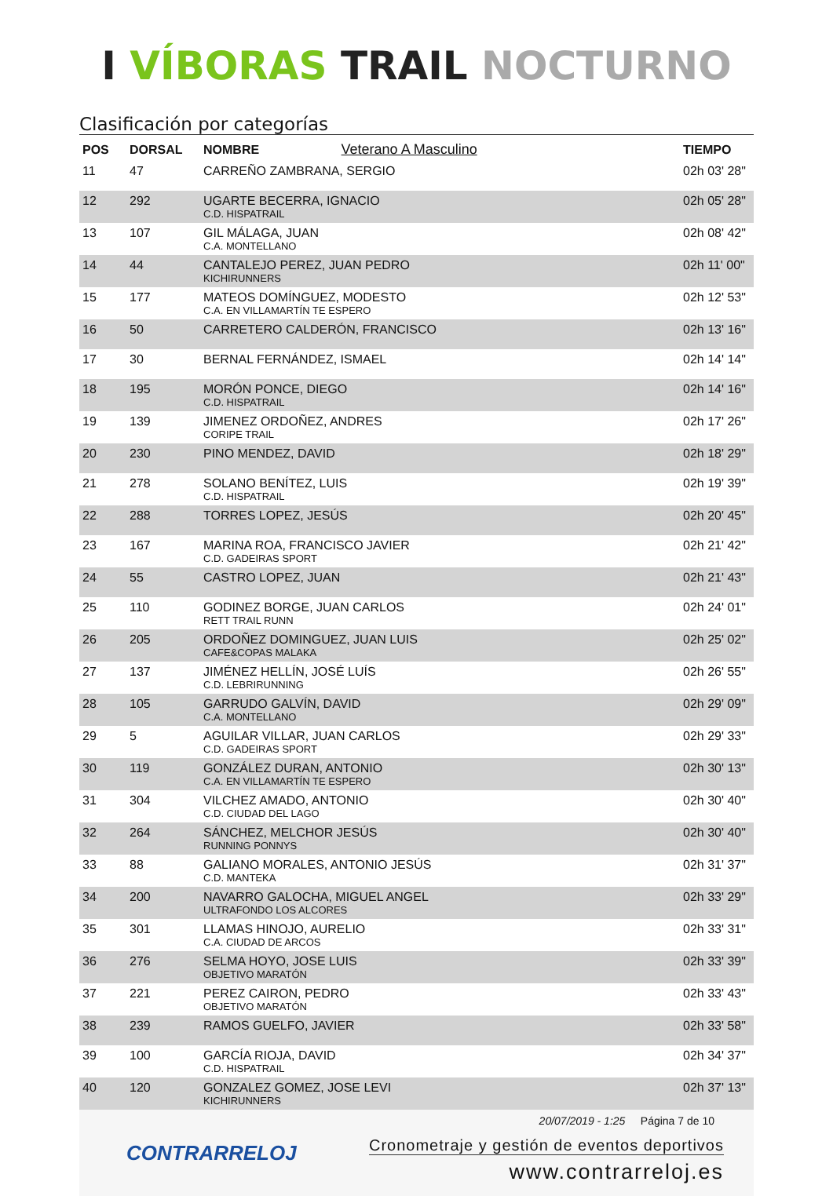I VÍBORAS TRAIL NOCTURNO
Clasificación por categorías
| POS | DORSAL | NOMBRE Veterano A Masculino | TIEMPO |
| --- | --- | --- | --- |
| 11 | 47 | CARREÑO ZAMBRANA, SERGIO | 02h 03' 28" |
| 12 | 292 | UGARTE BECERRA, IGNACIO C.D. HISPATRAIL | 02h 05' 28" |
| 13 | 107 | GIL MÁLAGA, JUAN C.A. MONTELLANO | 02h 08' 42" |
| 14 | 44 | CANTALEJO PEREZ, JUAN PEDRO KICHIRUNNERS | 02h 11' 00" |
| 15 | 177 | MATEOS DOMÍNGUEZ, MODESTO C.A. EN VILLAMARTÍN TE ESPERO | 02h 12' 53" |
| 16 | 50 | CARRETERO CALDERÓN, FRANCISCO | 02h 13' 16" |
| 17 | 30 | BERNAL FERNÁNDEZ, ISMAEL | 02h 14' 14" |
| 18 | 195 | MORÓN PONCE, DIEGO C.D. HISPATRAIL | 02h 14' 16" |
| 19 | 139 | JIMENEZ ORDOÑEZ, ANDRES CORIPE TRAIL | 02h 17' 26" |
| 20 | 230 | PINO MENDEZ, DAVID | 02h 18' 29" |
| 21 | 278 | SOLANO BENÍTEZ, LUIS C.D. HISPATRAIL | 02h 19' 39" |
| 22 | 288 | TORRES LOPEZ, JESÚS | 02h 20' 45" |
| 23 | 167 | MARINA ROA, FRANCISCO JAVIER C.D. GADEIRAS SPORT | 02h 21' 42" |
| 24 | 55 | CASTRO LOPEZ, JUAN | 02h 21' 43" |
| 25 | 110 | GODINEZ BORGE, JUAN CARLOS RETT TRAIL RUNN | 02h 24' 01" |
| 26 | 205 | ORDOÑEZ DOMINGUEZ, JUAN LUIS CAFE&COPAS MALAKA | 02h 25' 02" |
| 27 | 137 | JIMÉNEZ HELLÍN, JOSÉ LUÍS C.D. LEBRIRUNNING | 02h 26' 55" |
| 28 | 105 | GARRUDO GALVÍN, DAVID C.A. MONTELLANO | 02h 29' 09" |
| 29 | 5 | AGUILAR VILLAR, JUAN CARLOS C.D. GADEIRAS SPORT | 02h 29' 33" |
| 30 | 119 | GONZÁLEZ DURAN, ANTONIO C.A. EN VILLAMARTÍN TE ESPERO | 02h 30' 13" |
| 31 | 304 | VILCHEZ AMADO, ANTONIO C.D. CIUDAD DEL LAGO | 02h 30' 40" |
| 32 | 264 | SÁNCHEZ, MELCHOR JESÚS RUNNING PONNYS | 02h 30' 40" |
| 33 | 88 | GALIANO MORALES, ANTONIO JESÚS C.D. MANTEKA | 02h 31' 37" |
| 34 | 200 | NAVARRO GALOCHA, MIGUEL ANGEL ULTRAFONDO LOS ALCORES | 02h 33' 29" |
| 35 | 301 | LLAMAS HINOJO, AURELIO C.A. CIUDAD DE ARCOS | 02h 33' 31" |
| 36 | 276 | SELMA HOYO, JOSE LUIS OBJETIVO MARATÓN | 02h 33' 39" |
| 37 | 221 | PEREZ CAIRON, PEDRO OBJETIVO MARATÓN | 02h 33' 43" |
| 38 | 239 | RAMOS GUELFO, JAVIER | 02h 33' 58" |
| 39 | 100 | GARCÍA RIOJA, DAVID C.D. HISPATRAIL | 02h 34' 37" |
| 40 | 120 | GONZALEZ GOMEZ, JOSE LEVI KICHIRUNNERS | 02h 37' 13" |
20/07/2019 - 1:25 Página 7 de 10
CONTRARRELOJ
Cronometraje y gestión de eventos deportivos
www.contrarreloj.es